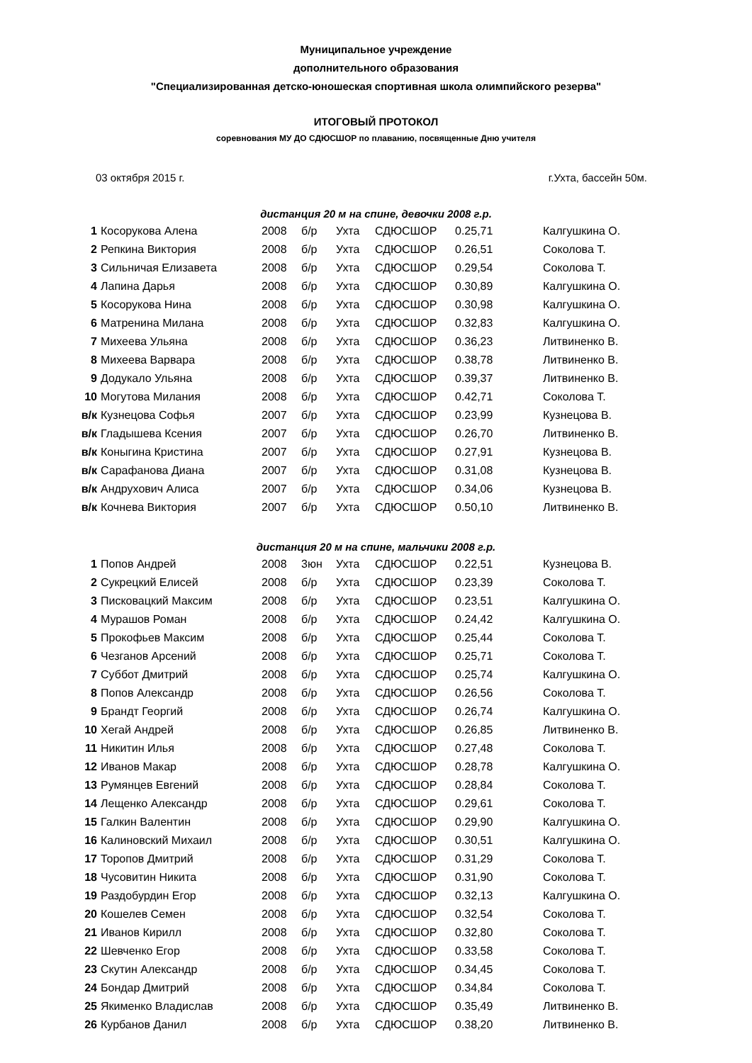Муниципальное учреждение
дополнительного образования
"Специализированная детско-юношеская спортивная школа олимпийского резерва"
ИТОГОВЫЙ ПРОТОКОЛ
соревнования МУ ДО СДЮСШОР по плаванию, посвященные Дню учителя
03 октября 2015 г. г.Ухта, бассейн 50м.
дистанция 20 м на спине, девочки 2008 г.р.
| 1 | Косорукова Алена | 2008 | б/р | Ухта | СДЮСШОР | 0.25,71 | Калгушкина О. |
| 2 | Репкина Виктория | 2008 | б/р | Ухта | СДЮСШОР | 0.26,51 | Соколова Т. |
| 3 | Сильничая Елизавета | 2008 | б/р | Ухта | СДЮСШОР | 0.29,54 | Соколова Т. |
| 4 | Лапина Дарья | 2008 | б/р | Ухта | СДЮСШОР | 0.30,89 | Калгушкина О. |
| 5 | Косорукова Нина | 2008 | б/р | Ухта | СДЮСШОР | 0.30,98 | Калгушкина О. |
| 6 | Матренина Милана | 2008 | б/р | Ухта | СДЮСШОР | 0.32,83 | Калгушкина О. |
| 7 | Михеева Ульяна | 2008 | б/р | Ухта | СДЮСШОР | 0.36,23 | Литвиненко В. |
| 8 | Михеева Варвара | 2008 | б/р | Ухта | СДЮСШОР | 0.38,78 | Литвиненко В. |
| 9 | Додукало Ульяна | 2008 | б/р | Ухта | СДЮСШОР | 0.39,37 | Литвиненко В. |
| 10 | Могутова Милания | 2008 | б/р | Ухта | СДЮСШОР | 0.42,71 | Соколова Т. |
| в/к | Кузнецова Софья | 2007 | б/р | Ухта | СДЮСШОР | 0.23,99 | Кузнецова В. |
| в/к | Гладышева Ксения | 2007 | б/р | Ухта | СДЮСШОР | 0.26,70 | Литвиненко В. |
| в/к | Коныгина Кристина | 2007 | б/р | Ухта | СДЮСШОР | 0.27,91 | Кузнецова В. |
| в/к | Сарафанова Диана | 2007 | б/р | Ухта | СДЮСШОР | 0.31,08 | Кузнецова В. |
| в/к | Андрухович Алиса | 2007 | б/р | Ухта | СДЮСШОР | 0.34,06 | Кузнецова В. |
| в/к | Кочнева Виктория | 2007 | б/р | Ухта | СДЮСШОР | 0.50,10 | Литвиненко В. |
дистанция 20 м на спине, мальчики 2008 г.р.
| 1 | Попов Андрей | 2008 | 3юн | Ухта | СДЮСШОР | 0.22,51 | Кузнецова В. |
| 2 | Сукрецкий Елисей | 2008 | б/р | Ухта | СДЮСШОР | 0.23,39 | Соколова Т. |
| 3 | Писковацкий Максим | 2008 | б/р | Ухта | СДЮСШОР | 0.23,51 | Калгушкина О. |
| 4 | Мурашов Роман | 2008 | б/р | Ухта | СДЮСШОР | 0.24,42 | Калгушкина О. |
| 5 | Прокофьев Максим | 2008 | б/р | Ухта | СДЮСШОР | 0.25,44 | Соколова Т. |
| 6 | Чезганов Арсений | 2008 | б/р | Ухта | СДЮСШОР | 0.25,71 | Соколова Т. |
| 7 | Суббот Дмитрий | 2008 | б/р | Ухта | СДЮСШОР | 0.25,74 | Калгушкина О. |
| 8 | Попов Александр | 2008 | б/р | Ухта | СДЮСШОР | 0.26,56 | Соколова Т. |
| 9 | Брандт Георгий | 2008 | б/р | Ухта | СДЮСШОР | 0.26,74 | Калгушкина О. |
| 10 | Хегай Андрей | 2008 | б/р | Ухта | СДЮСШОР | 0.26,85 | Литвиненко В. |
| 11 | Никитин Илья | 2008 | б/р | Ухта | СДЮСШОР | 0.27,48 | Соколова Т. |
| 12 | Иванов Макар | 2008 | б/р | Ухта | СДЮСШОР | 0.28,78 | Калгушкина О. |
| 13 | Румянцев Евгений | 2008 | б/р | Ухта | СДЮСШОР | 0.28,84 | Соколова Т. |
| 14 | Лещенко Александр | 2008 | б/р | Ухта | СДЮСШОР | 0.29,61 | Соколова Т. |
| 15 | Галкин Валентин | 2008 | б/р | Ухта | СДЮСШОР | 0.29,90 | Калгушкина О. |
| 16 | Калиновский Михаил | 2008 | б/р | Ухта | СДЮСШОР | 0.30,51 | Калгушкина О. |
| 17 | Торопов Дмитрий | 2008 | б/р | Ухта | СДЮСШОР | 0.31,29 | Соколова Т. |
| 18 | Чусовитин Никита | 2008 | б/р | Ухта | СДЮСШОР | 0.31,90 | Соколова Т. |
| 19 | Раздобурдин Егор | 2008 | б/р | Ухта | СДЮСШОР | 0.32,13 | Калгушкина О. |
| 20 | Кошелев Семен | 2008 | б/р | Ухта | СДЮСШОР | 0.32,54 | Соколова Т. |
| 21 | Иванов Кирилл | 2008 | б/р | Ухта | СДЮСШОР | 0.32,80 | Соколова Т. |
| 22 | Шевченко Егор | 2008 | б/р | Ухта | СДЮСШОР | 0.33,58 | Соколова Т. |
| 23 | Скутин Александр | 2008 | б/р | Ухта | СДЮСШОР | 0.34,45 | Соколова Т. |
| 24 | Бондар Дмитрий | 2008 | б/р | Ухта | СДЮСШОР | 0.34,84 | Соколова Т. |
| 25 | Якименко Владислав | 2008 | б/р | Ухта | СДЮСШОР | 0.35,49 | Литвиненко В. |
| 26 | Курбанов Данил | 2008 | б/р | Ухта | СДЮСШОР | 0.38,20 | Литвиненко В. |